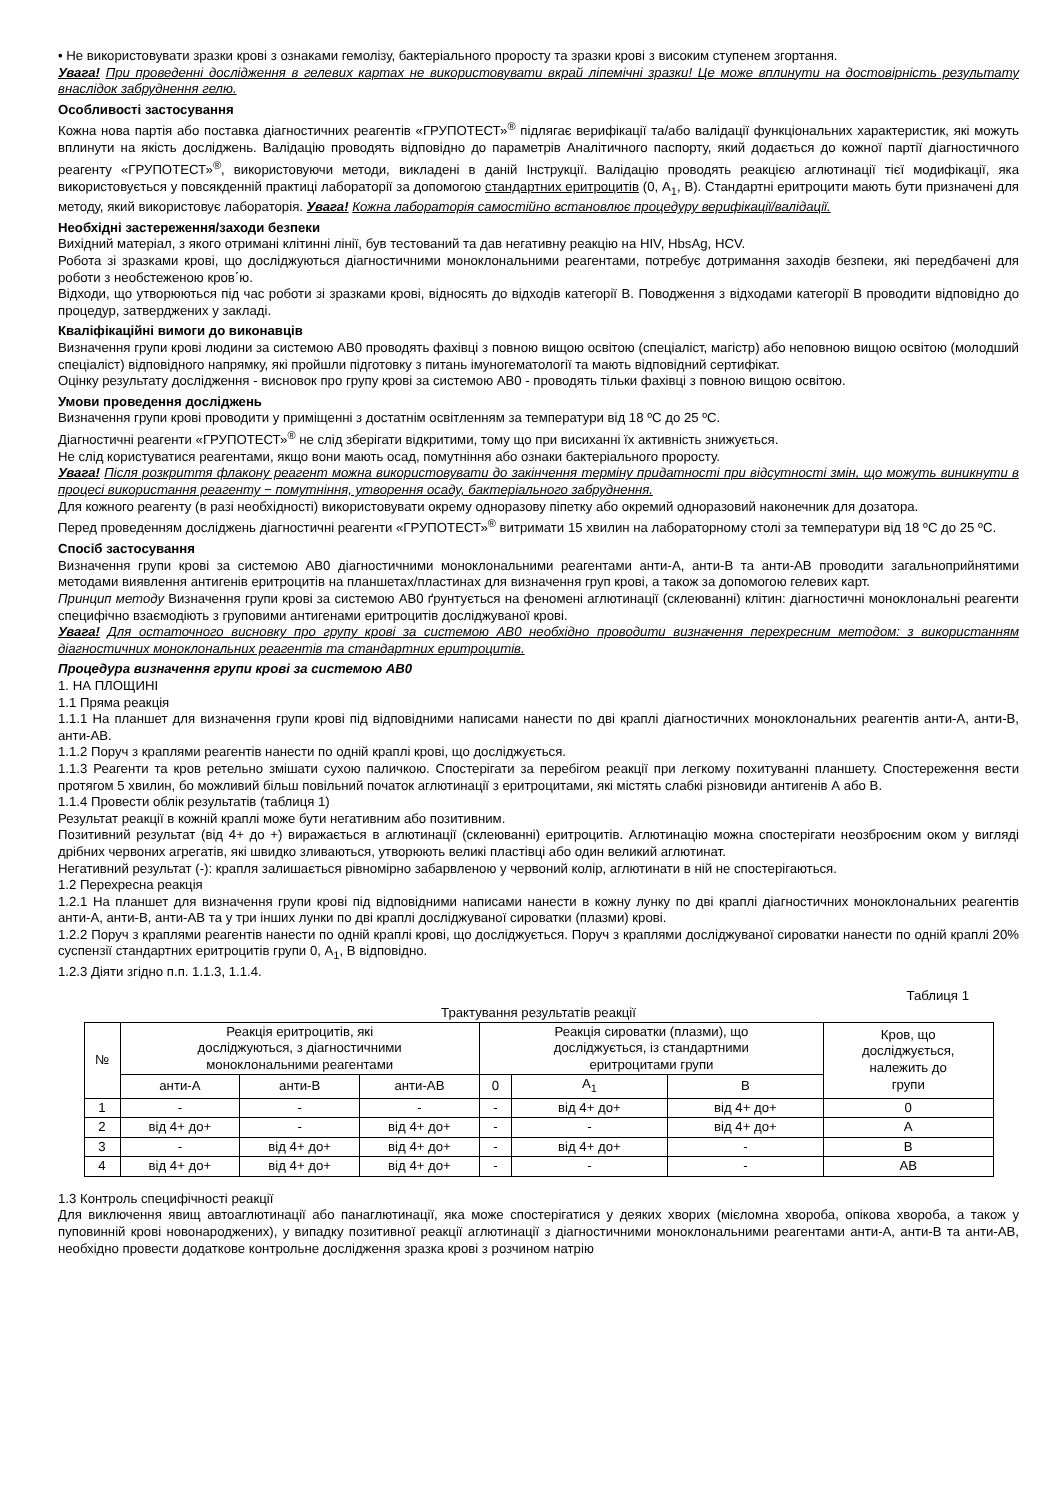• Не використовувати зразки крові з ознаками гемолізу, бактеріального проросту та зразки крові з високим ступенем згортання.
Увага! При проведенні дослідження в гелевих картах не використовувати вкрай ліпемічні зразки! Це може вплинути на достовірність результату внаслідок забруднення гелю.
Особливості застосування
Кожна нова партія або поставка діагностичних реагентів «ГРУПОТЕСТ»<sup>®</sup> підлягає верифікації та/або валідації функціональних характеристик, які можуть вплинути на якість досліджень. Валідацію проводять відповідно до параметрів Аналітичного паспорту, який додається до кожної партії діагностичного реагенту «ГРУПОТЕСТ»<sup>®</sup>, використовуючи методи, викладені в даній Інструкції. Валідацію проводять реакцією аглютинації тієї модифікації, яка використовується у повсякденній практиці лабораторії за допомогою стандартних еритроцитів (0, A<sub>1</sub>, B). Стандартні еритроцити мають бути призначені для методу, який використовує лабораторія. Увага! Кожна лабораторія самостійно встановлює процедуру верифікації/валідації.
Необхідні застереження/заходи безпеки
Вихідний матеріал, з якого отримані клітинні лінії, був тестований та дав негативну реакцію на HIV, HbsAg, HCV.
Робота зі зразками крові, що досліджуються діагностичними моноклональними реагентами, потребує дотримання заходів безпеки, які передбачені для роботи з необстеженою кров΄ю.
Відходи, що утворюються під час роботи зі зразками крові, відносять до відходів категорії В. Поводження з відходами категорії В проводити відповідно до процедур, затверджених у закладі.
Кваліфікаційні вимоги до виконавців
Визначення групи крові людини за системою АВ0 проводять фахівці з повною вищою освітою (спеціаліст, магістр) або неповною вищою освітою (молодший спеціаліст) відповідного напрямку, які пройшли підготовку з питань імуногематології та мають відповідний сертифікат.
Оцінку результату дослідження - висновок про групу крові за системою АВ0 - проводять тільки фахівці з повною вищою освітою.
Умови проведення досліджень
Визначення групи крові проводити у приміщенні з достатнім освітленням за температури від 18 ºС до 25 ºС.
Діагностичні реагенти «ГРУПОТЕСТ»<sup>®</sup> не слід зберігати відкритими, тому що при висиханні їх активність знижується.
Не слід користуватися реагентами, якщо вони мають осад, помутніння або ознаки бактеріального проросту.
Увага! Після розкриття флакону реагент можна використовувати до закінчення терміну придатності при відсутності змін, що можуть виникнути в процесі використання реагенту − помутніння, утворення осаду, бактеріального забруднення.
Для кожного реагенту (в разі необхідності) використовувати окрему одноразову піпетку або окремий одноразовий наконечник для дозатора.
Перед проведенням досліджень діагностичні реагенти «ГРУПОТЕСТ»<sup>®</sup> витримати 15 хвилин на лабораторному столі за температури від 18 ºС до 25 ºС.
Спосіб застосування
Визначення групи крові за системою АВ0 діагностичними моноклональними реагентами анти-А, анти-В та анти-АВ проводити загальноприйнятими методами виявлення антигенів еритроцитів на планшетах/пластинах для визначення груп крові, а також за допомогою гелевих карт.
Принцип методу Визначення групи крові за системою АВ0 ґрунтується на феномені аглютинації (склеюванні) клітин: діагностичні моноклональні реагенти специфічно взаємодіють з груповими антигенами еритроцитів досліджуваної крові.
Увага! Для остаточного висновку про групу крові за системою АВ0 необхідно проводити визначення перехресним методом: з використанням діагностичних моноклональних реагентів та стандартних еритроцитів.
Процедура визначення групи крові за системою АВ0
1. НА ПЛОЩИНІ
1.1 Пряма реакція
1.1.1 На планшет для визначення групи крові під відповідними написами нанести по дві краплі діагностичних моноклональних реагентів анти-А, анти-В, анти-АВ.
1.1.2 Поруч з краплями реагентів нанести по одній краплі крові, що досліджується.
1.1.3 Реагенти та кров ретельно змішати сухою паличкою. Спостерігати за перебігом реакції при легкому похитуванні планшету. Спостереження вести протягом 5 хвилин, бо можливий більш повільний початок аглютинації з еритроцитами, які містять слабкі різновиди антигенів А або В.
1.1.4 Провести облік результатів (таблиця 1)
Результат реакції в кожній краплі може бути негативним або позитивним.
Позитивний результат (від 4+ до +) виражається в аглютинації (склеюванні) еритроцитів. Аглютинацію можна спостерігати неозброєним оком у вигляді дрібних червоних агрегатів, які швидко зливаються, утворюють великі пластівці або один великий аглютинат.
Негативний результат (-): крапля залишається рівномірно забарвленою у червоний колір, аглютинати в ній не спостерігаються.
1.2 Перехресна реакція
1.2.1 На планшет для визначення групи крові під відповідними написами нанести в кожну лунку по дві краплі діагностичних моноклональних реагентів анти-А, анти-В, анти-АВ та у три інших лунки по дві краплі досліджуваної сироватки (плазми) крові.
1.2.2 Поруч з краплями реагентів нанести по одній краплі крові, що досліджується. Поруч з краплями досліджуваної сироватки нанести по одній краплі 20% суспензії стандартних еритроцитів групи 0, A<sub>1</sub>, B відповідно.
1.2.3 Діяти згідно п.п. 1.1.3, 1.1.4.
Таблиця 1
Трактування результатів реакції
| № | Реакція еритроцитів, які досліджуються, з діагностичними моноклональними реагентами | | | Реакція сироватки (плазми), що досліджується, із стандартними еритроцитами групи | | | Кров, що досліджується, належить до групи |
| --- | --- | --- | --- | --- | --- | --- | --- |
| | анти-А | анти-В | анти-АВ | 0 | A<sub>1</sub> | B | |
| 1 | - | - | - | - | від 4+ до+ | від 4+ до+ | 0 |
| 2 | від 4+ до+ | - | від 4+ до+ | - | - | від 4+ до+ | А |
| 3 | - | від 4+ до+ | від 4+ до+ | - | від 4+ до+ | - | В |
| 4 | від 4+ до+ | від 4+ до+ | від 4+ до+ | - | - | - | АВ |
1.3 Контроль специфічності реакції
Для виключення явищ автоаглютинації або панаглютинації, яка може спостерігатися у деяких хворих (мієломна хвороба, опікова хвороба, а також у пуповинній крові новонароджених), у випадку позитивної реакції аглютинації з діагностичними моноклональними реагентами анти-А, анти-В та анти-АВ, необхідно провести додаткове контрольне дослідження зразка крові з розчином натрію